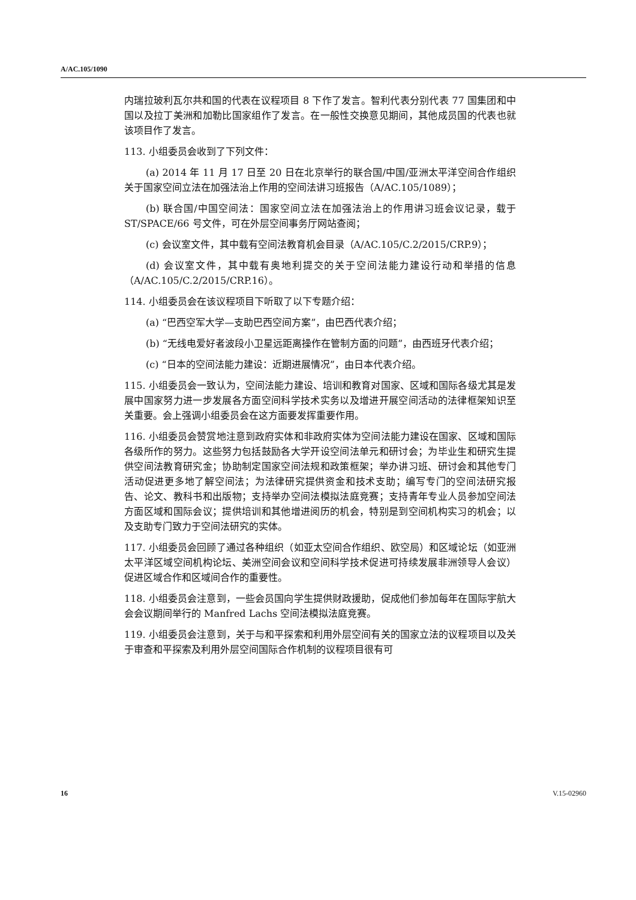A/AC.105/1090
内瑞拉玻利瓦尔共和国的代表在议程项目 8 下作了发言。智利代表分别代表 77 国集团和中国以及拉丁美洲和加勒比国家组作了发言。在一般性交换意见期间，其他成员国的代表也就该项目作了发言。
113. 小组委员会收到了下列文件：
(a) 2014 年 11 月 17 日至 20 日在北京举行的联合国/中国/亚洲太平洋空间合作组织关于国家空间立法在加强法治上作用的空间法讲习班报告（A/AC.105/1089）；
(b) 联合国/中国空间法：国家空间立法在加强法治上的作用讲习班会议记录，载于 ST/SPACE/66 号文件，可在外层空间事务厅网站查阅；
(c) 会议室文件，其中载有空间法教育机会目录（A/AC.105/C.2/2015/CRP.9）；
(d) 会议室文件，其中载有奥地利提交的关于空间法能力建设行动和举措的信息（A/AC.105/C.2/2015/CRP.16）。
114. 小组委员会在该议程项目下听取了以下专题介绍：
(a) “巴西空军大学—支助巴西空间方案”，由巴西代表介绍；
(b) “无线电爱好者波段小卫星远距离操作在管制方面的问题”，由西班牙代表介绍；
(c) “日本的空间法能力建设：近期进展情况”，由日本代表介绍。
115. 小组委员会一致认为，空间法能力建设、培训和教育对国家、区域和国际各级尤其是发展中国家努力进一步发展各方面空间科学技术实务以及增进开展空间活动的法律框架知识至关重要。会上强调小组委员会在这方面要发挥重要作用。
116. 小组委员会赞赏地注意到政府实体和非政府实体为空间法能力建设在国家、区域和国际各级所作的努力。这些努力包括鼓励各大学开设空间法单元和研讨会；为毕业生和研究生提供空间法教育研究金；协助制定国家空间法规和政策框架；举办讲习班、研讨会和其他专门活动促进更多地了解空间法；为法律研究提供资金和技术支助；编写专门的空间法研究报告、论文、教科书和出版物；支持举办空间法模拟法庭竞赛；支持青年专业人员参加空间法方面区域和国际会议；提供培训和其他增进阅历的机会，特别是到空间机构实习的机会；以及支助专门致力于空间法研究的实体。
117. 小组委员会回顾了通过各种组织（如亚太空间合作组织、欧空局）和区域论坛（如亚洲太平洋区域空间机构论坛、美洲空间会议和空间科学技术促进可持续发展非洲领导人会议）促进区域合作和区域间合作的重要性。
118. 小组委员会注意到，一些会员国向学生提供财政援助，促成他们参加每年在国际宇航大会会议期间举行的 Manfred Lachs 空间法模拟法庭竞赛。
119. 小组委员会注意到，关于与和平探索和利用外层空间有关的国家立法的议程项目以及关于审查和平探索及利用外层空间国际合作机制的议程项目很有可
16 V.15-02960